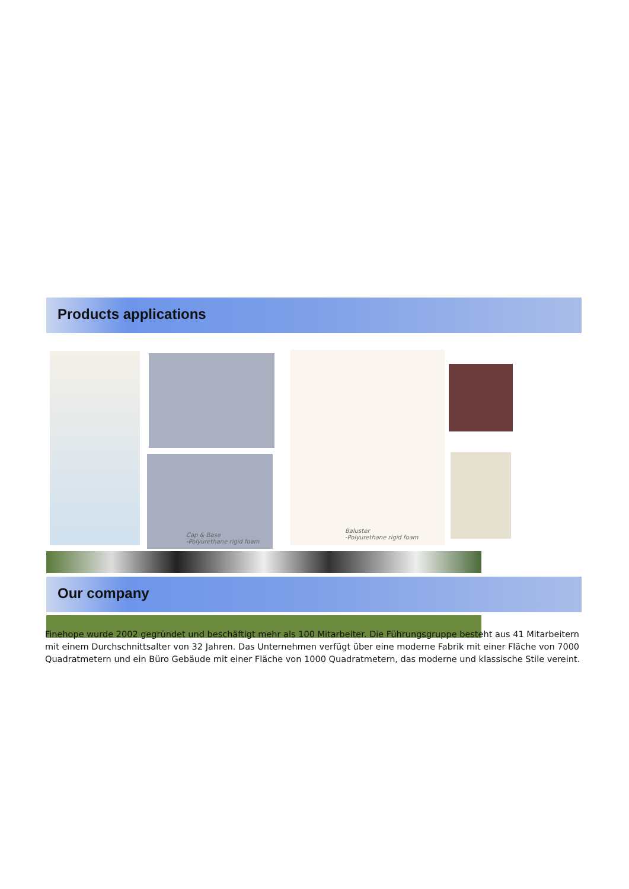Products applications
Cap & Base
-Polyurethane rigid foam
Baluster
-Polyurethane rigid foam
Our company
Finehope wurde 2002 gegründet und beschäftigt mehr als 100 Mitarbeiter. Die Führungsgruppe besteht aus 41 Mitarbeitern mit einem Durchschnittsalter von 32 Jahren. Das Unternehmen verfügt über eine moderne Fabrik mit einer Fläche von 7000 Quadratmetern und ein Büro Gebäude mit einer Fläche von 1000 Quadratmetern, das moderne und klassische Stile vereint.